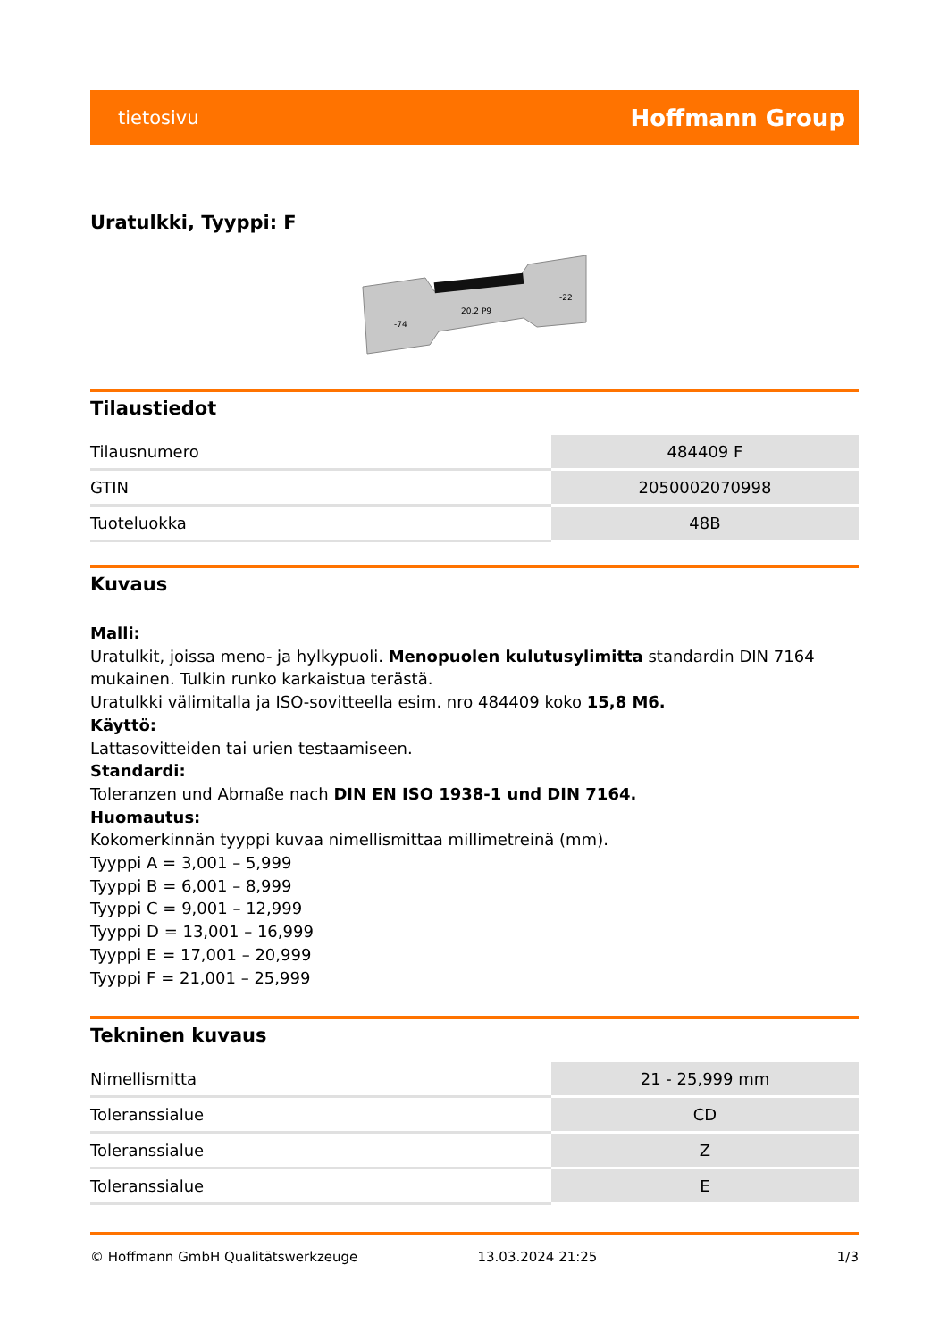tietosivu Hoffmann Group
Uratulkki, Tyyppi: F
-74
20,2 P9
-22
Tilaustiedot
| Tilausnumero | 484409 F |
| GTIN | 2050002070998 |
| Tuoteluokka | 48B |
Kuvaus
Malli:
Uratulkit, joissa meno- ja hylkypuoli. Menopuolen kulutusylimitta standardin DIN 7164 mukainen. Tulkin runko karkaistua terästä.
Uratulkki välimitalla ja ISO-sovitteella esim. nro 484409 koko 15,8 M6.
Käyttö:
Lattasovitteiden tai urien testaamiseen.
Standardi:
Toleranzen und Abmaße nach DIN EN ISO 1938-1 und DIN 7164.
Huomautus:
Kokomerkinnän tyyppi kuvaa nimellismittaa millimetreinä (mm).
Tyyppi A = 3,001 – 5,999
Tyyppi B = 6,001 – 8,999
Tyyppi C = 9,001 – 12,999
Tyyppi D = 13,001 – 16,999
Tyyppi E = 17,001 – 20,999
Tyyppi F = 21,001 – 25,999
Tekninen kuvaus
| Nimellismitta | 21 - 25,999 mm |
| Toleranssialue | CD |
| Toleranssialue | Z |
| Toleranssialue | E |
© Hoffmann GmbH Qualitätswerkzeuge 13.03.2024 21:25 1/3